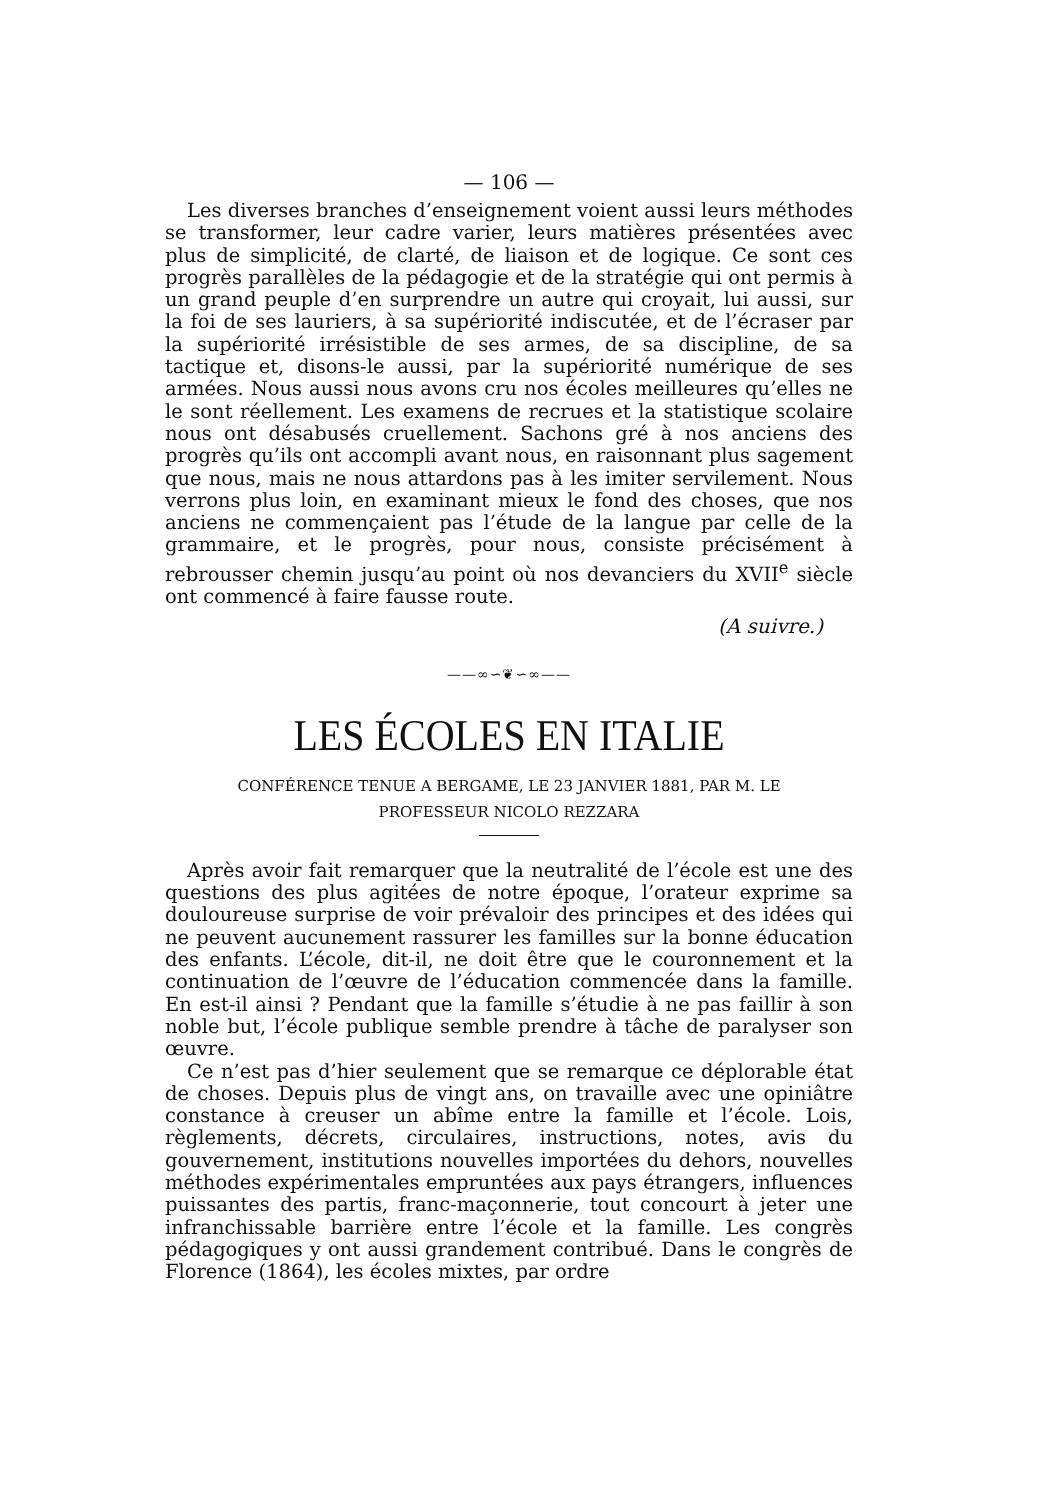— 106 —
Les diverses branches d’enseignement voient aussi leurs méthodes se transformer, leur cadre varier, leurs matières présentées avec plus de simplicité, de clarté, de liaison et de logique. Ce sont ces progrès parallèles de la pédagogie et de la stratégie qui ont permis à un grand peuple d’en surprendre un autre qui croyait, lui aussi, sur la foi de ses lauriers, à sa supériorité indiscutée, et de l’écraser par la supériorité irrésistible de ses armes, de sa discipline, de sa tactique et, disons-le aussi, par la supériorité numérique de ses armées. Nous aussi nous avons cru nos écoles meilleures qu’elles ne le sont réellement. Les examens de recrues et la statistique scolaire nous ont désabusés cruellement. Sachons gré à nos anciens des progrès qu’ils ont accompli avant nous, en raisonnant plus sagement que nous, mais ne nous attardons pas à les imiter servilement. Nous verrons plus loin, en examinant mieux le fond des choses, que nos anciens ne commençaient pas l’étude de la langue par celle de la grammaire, et le progrès, pour nous, consiste précisément à rebrousser chemin jusqu’au point où nos devanciers du XVII<sup>e</sup> siècle ont commencé à faire fausse route.
(A suivre.)
——∞∽❦∽∞——
LES ÉCOLES EN ITALIE
CONFÉRENCE TENUE A BERGAME, LE 23 JANVIER 1881, PAR M. LE
PROFESSEUR NICOLO REZZARA
Après avoir fait remarquer que la neutralité de l’école est une des questions des plus agitées de notre époque, l’orateur exprime sa douloureuse surprise de voir prévaloir des principes et des idées qui ne peuvent aucunement rassurer les familles sur la bonne éducation des enfants. L’école, dit-il, ne doit être que le couronnement et la continuation de l’œuvre de l’éducation commencée dans la famille. En est-il ainsi ? Pendant que la famille s’étudie à ne pas faillir à son noble but, l’école publique semble prendre à tâche de paralyser son œuvre.
Ce n’est pas d’hier seulement que se remarque ce déplorable état de choses. Depuis plus de vingt ans, on travaille avec une opiniâtre constance à creuser un abîme entre la famille et l’école. Lois, règlements, décrets, circulaires, instructions, notes, avis du gouvernement, institutions nouvelles importées du dehors, nouvelles méthodes expérimentales empruntées aux pays étrangers, influences puissantes des partis, franc-maçonnerie, tout concourt à jeter une infranchissable barrière entre l’école et la famille. Les congrès pédagogiques y ont aussi grandement contribué. Dans le congrès de Florence (1864), les écoles mixtes, par ordre